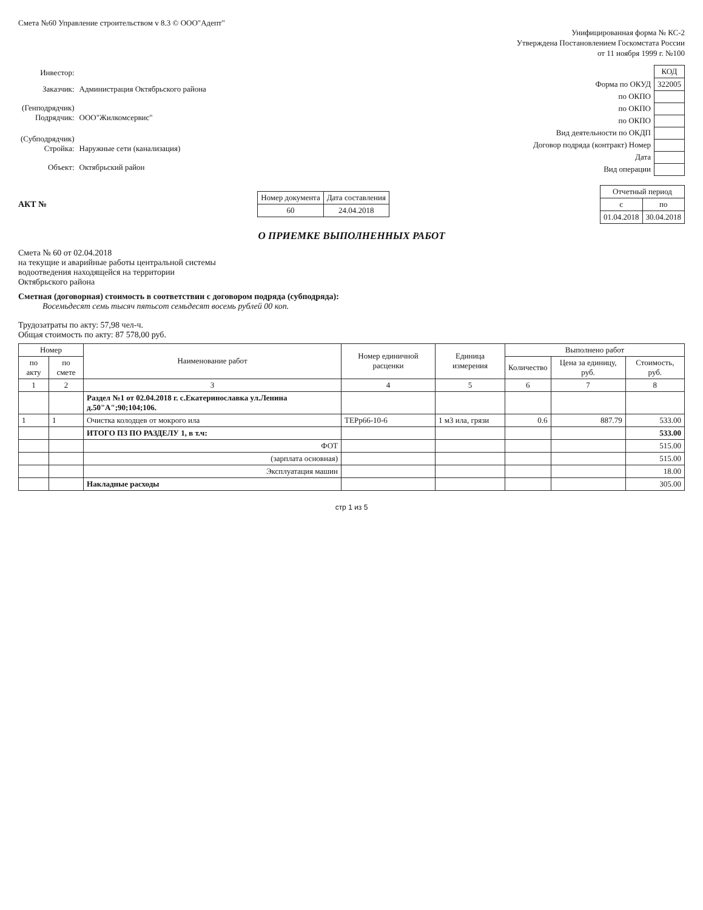Смета №60 Управление строительством v 8.3 © ООО"Адепт"
Унифицированная форма № КС-2
Утверждена Постановлением Госкомстата России
от 11 ноября 1999 г. №100
| Инвестор: | |
| Заказчик: | Администрация Октябрьского района |
| (Генподрядчик) Подрядчик: | ООО"Жилкомсервис" |
| (Субподрядчик) Стройка: | Наружные сети (канализация) |
| Объект: | Октябрьский район |
| | КОД |
| Форма по ОКУД | 322005 |
| по ОКПО | |
| по ОКПО | |
| по ОКПО | |
| Вид деятельности по ОКДП | |
| Договор подряда (контракт) Номер | |
| Дата | |
| Вид операции | |
АКТ №
| Номер документа | Дата составления |
| 60 | 24.04.2018 |
| Отчетный период | |
| с | по |
| 01.04.2018 | 30.04.2018 |
О ПРИЕМКЕ ВЫПОЛНЕННЫХ РАБОТ
Смета № 60 от 02.04.2018
на текущие и аварийные работы центральной системы
водоотведения находящейся на территории
Октябрьского района
Сметная (договорная) стоимость в соответствии с договором подряда (субподряда):
Восемьдесят семь тысяч пятьсот семьдесят восемь рублей 00 коп.
Трудозатраты по акту: 57,98 чел-ч.
Общая стоимость по акту: 87 578,00 руб.
| Номер | | Наименование работ | Номер единичной расценки | Единица измерения | Выполнено работ | | |
| --- | --- | --- | --- | --- | --- | --- | --- |
| по акту | по смете | | | | Количество | Цена за единицу, руб. | Стоимость, руб. |
| 1 | 2 | 3 | 4 | 5 | 6 | 7 | 8 |
| | | Раздел №1 от 02.04.2018 г. с.Екатеринославка ул.Ленина д.50"А";90;104;106. | | | | | |
| 1 | 1 | Очистка колодцев от мокрого ила | ТЕРр66-10-6 | 1 м3 ила, грязи | 0.6 | 887.79 | 533.00 |
| | | ИТОГО ПЗ ПО РАЗДЕЛУ 1, в т.ч: | | | | | 533.00 |
| | | ФОТ | | | | | 515.00 |
| | | (зарплата основная) | | | | | 515.00 |
| | | Эксплуатация машин | | | | | 18.00 |
| | | Накладные расходы | | | | | 305.00 |
стр 1 из 5